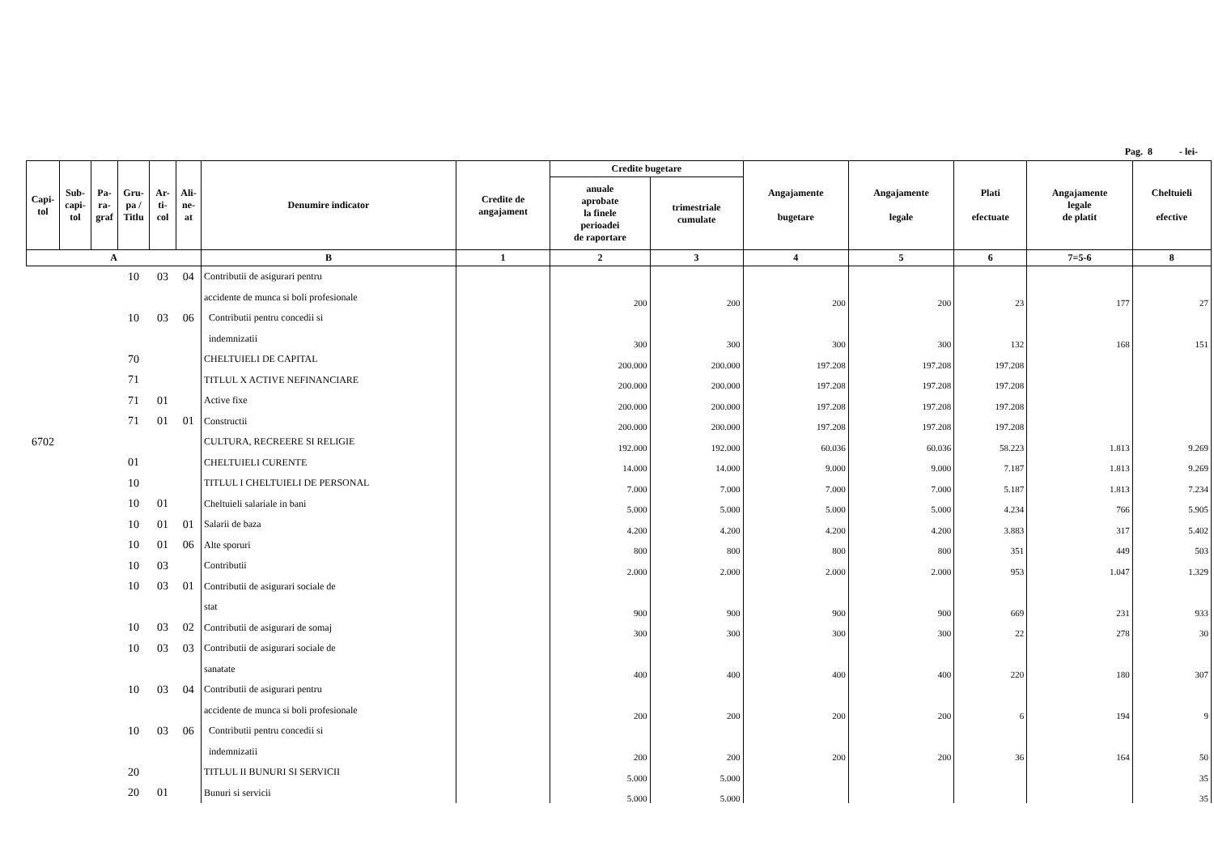Pag. 8 - lei-
| Capi- tol | Sub- capi- tol | Pa- ra- graf | Gru- pa / Titlu | Ar- ti- col | Ali- ne- at | Denumire indicator | Credite de angajament | Credite bugetare | | Angajamente bugetare | Angajamente legale | Plati efectuate | Angajamente legale de platit | Cheltuieli efective |
| --- | --- | --- | --- | --- | --- | --- | --- | --- | --- | --- | --- | --- | --- | --- |
| | | | | | | | | anuale aprobate la finele perioadei de raportare | trimestriale cumulate | | | | | |
| A | | | | | | B | 1 | 2 | 3 | 4 | 5 | 6 | 7=5-6 | 8 |
| | | | 10 | 03 | 04 | Contributii de asigurari pentru | | | | | | | | |
| | | | | | | accidente de munca si boli profesionale | | 200 | 200 | 200 | 200 | 23 | 177 | 27 |
| | | | 10 | 03 | 06 | Contributii pentru concedii si | | | | | | | | |
| | | | | | | indemnizatii | | 300 | 300 | 300 | 300 | 132 | 168 | 151 |
| | | | 70 | | | CHELTUIELI DE CAPITAL | | 200.000 | 200.000 | 197.208 | 197.208 | 197.208 | | |
| | | | 71 | | | TITLUL X ACTIVE NEFINANCIARE | | 200.000 | 200.000 | 197.208 | 197.208 | 197.208 | | |
| | | | 71 | 01 | | Active fixe | | 200.000 | 200.000 | 197.208 | 197.208 | 197.208 | | |
| | | | 71 | 01 | 01 | Constructii | | 200.000 | 200.000 | 197.208 | 197.208 | 197.208 | | |
| 6702 | | | | | | CULTURA, RECREERE SI RELIGIE | | 192.000 | 192.000 | 60.036 | 60.036 | 58.223 | 1.813 | 9.269 |
| | | | 01 | | | CHELTUIELI CURENTE | | 14.000 | 14.000 | 9.000 | 9.000 | 7.187 | 1.813 | 9.269 |
| | | | 10 | | | TITLUL I CHELTUIELI DE PERSONAL | | 7.000 | 7.000 | 7.000 | 7.000 | 5.187 | 1.813 | 7.234 |
| | | | 10 | 01 | | Cheltuieli salariale in bani | | 5.000 | 5.000 | 5.000 | 5.000 | 4.234 | 766 | 5.905 |
| | | | 10 | 01 | 01 | Salarii de baza | | 4.200 | 4.200 | 4.200 | 4.200 | 3.883 | 317 | 5.402 |
| | | | 10 | 01 | 06 | Alte sporuri | | 800 | 800 | 800 | 800 | 351 | 449 | 503 |
| | | | 10 | 03 | | Contributii | | 2.000 | 2.000 | 2.000 | 2.000 | 953 | 1.047 | 1.329 |
| | | | 10 | 03 | 01 | Contributii de asigurari sociale de | | | | | | | | |
| | | | | | | stat | | 900 | 900 | 900 | 900 | 669 | 231 | 933 |
| | | | 10 | 03 | 02 | Contributii de asigurari de somaj | | 300 | 300 | 300 | 300 | 22 | 278 | 30 |
| | | | 10 | 03 | 03 | Contributii de asigurari sociale de | | | | | | | | |
| | | | | | | sanatate | | 400 | 400 | 400 | 400 | 220 | 180 | 307 |
| | | | 10 | 03 | 04 | Contributii de asigurari pentru | | | | | | | | |
| | | | | | | accidente de munca si boli profesionale | | 200 | 200 | 200 | 200 | 6 | 194 | 9 |
| | | | 10 | 03 | 06 | Contributii pentru concedii si | | | | | | | | |
| | | | | | | indemnizatii | | 200 | 200 | 200 | 200 | 36 | 164 | 50 |
| | | | 20 | | | TITLUL II BUNURI SI SERVICII | | 5.000 | 5.000 | | | | | 35 |
| | | | 20 | 01 | | Bunuri si servicii | | 5.000 | 5.000 | | | | | 35 |